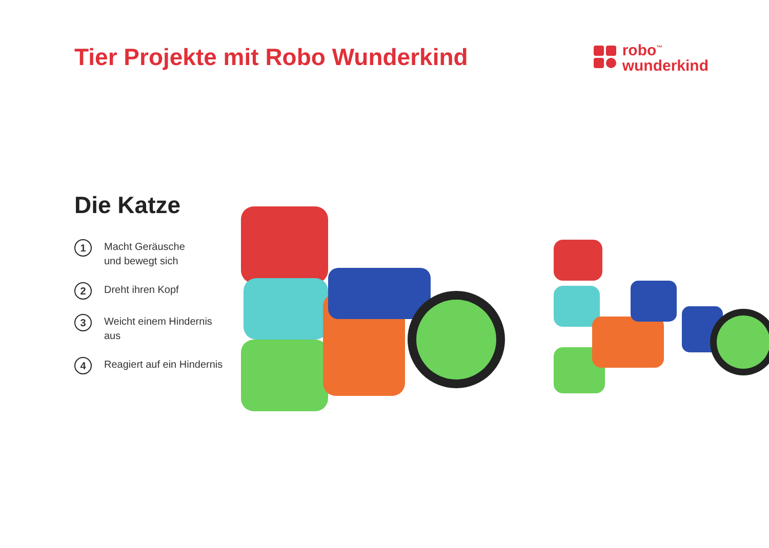Tier Projekte mit Robo Wunderkind
robo<sup>™</sup>
wunderkind
Die Katze
1 Macht Geräusche
und bewegt sich
2 Dreht ihren Kopf
3 Weicht einem Hindernis aus
4 Reagiert auf ein Hindernis